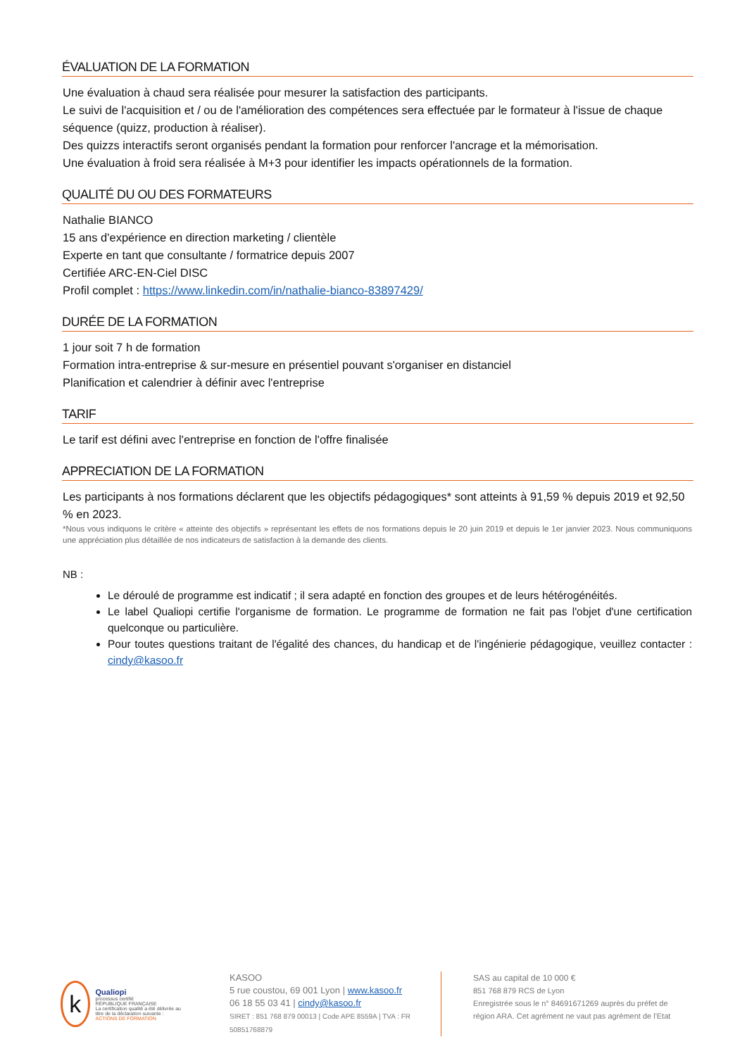ÉVALUATION DE LA FORMATION
Une évaluation à chaud sera réalisée pour mesurer la satisfaction des participants.
Le suivi de l'acquisition et / ou de l'amélioration des compétences sera effectuée par le formateur à l'issue de chaque séquence (quizz, production à réaliser).
Des quizzs interactifs seront organisés pendant la formation pour renforcer l'ancrage et la mémorisation.
Une évaluation à froid sera réalisée à M+3 pour identifier les impacts opérationnels de la formation.
QUALITÉ DU OU DES FORMATEURS
Nathalie BIANCO
15 ans d'expérience en direction marketing / clientèle
Experte en tant que consultante / formatrice depuis 2007
Certifiée ARC-EN-Ciel DISC
Profil complet : https://www.linkedin.com/in/nathalie-bianco-83897429/
DURÉE DE LA FORMATION
1 jour soit 7 h de formation
Formation intra-entreprise & sur-mesure en présentiel pouvant s'organiser en distanciel
Planification et calendrier à définir avec l'entreprise
TARIF
Le tarif est défini avec l'entreprise en fonction de l'offre finalisée
APPRECIATION DE LA FORMATION
Les participants à nos formations déclarent que les objectifs pédagogiques* sont atteints à 91,59 % depuis 2019 et 92,50 % en 2023.
*Nous vous indiquons le critère « atteinte des objectifs » représentant les effets de nos formations depuis le 20 juin 2019 et depuis le 1er janvier 2023. Nous communiquons une appréciation plus détaillée de nos indicateurs de satisfaction à la demande des clients.
NB :
Le déroulé de programme est indicatif ; il sera adapté en fonction des groupes et de leurs hétérogénéités.
Le label Qualiopi certifie l'organisme de formation. Le programme de formation ne fait pas l'objet d'une certification quelconque ou particulière.
Pour toutes questions traitant de l'égalité des chances, du handicap et de l'ingénierie pédagogique, veuillez contacter : cindy@kasoo.fr
k
Qualiopi
processus certifié
RÉPUBLIQUE FRANÇAISE
La certification qualité a été délivrée au titre de la déclaration suivante :
ACTIONS DE FORMATION
KASOO
5 rue coustou, 69 001 Lyon | www.kasoo.fr
06 18 55 03 41 | cindy@kasoo.fr
SIRET : 851 768 879 00013 | Code APE 8559A | TVA : FR 50851768879
SAS au capital de 10 000 €
851 768 879 RCS de Lyon
Enregistrée sous le n° 84691671269 auprès du préfet de
région ARA. Cet agrément ne vaut pas agrément de l'Etat